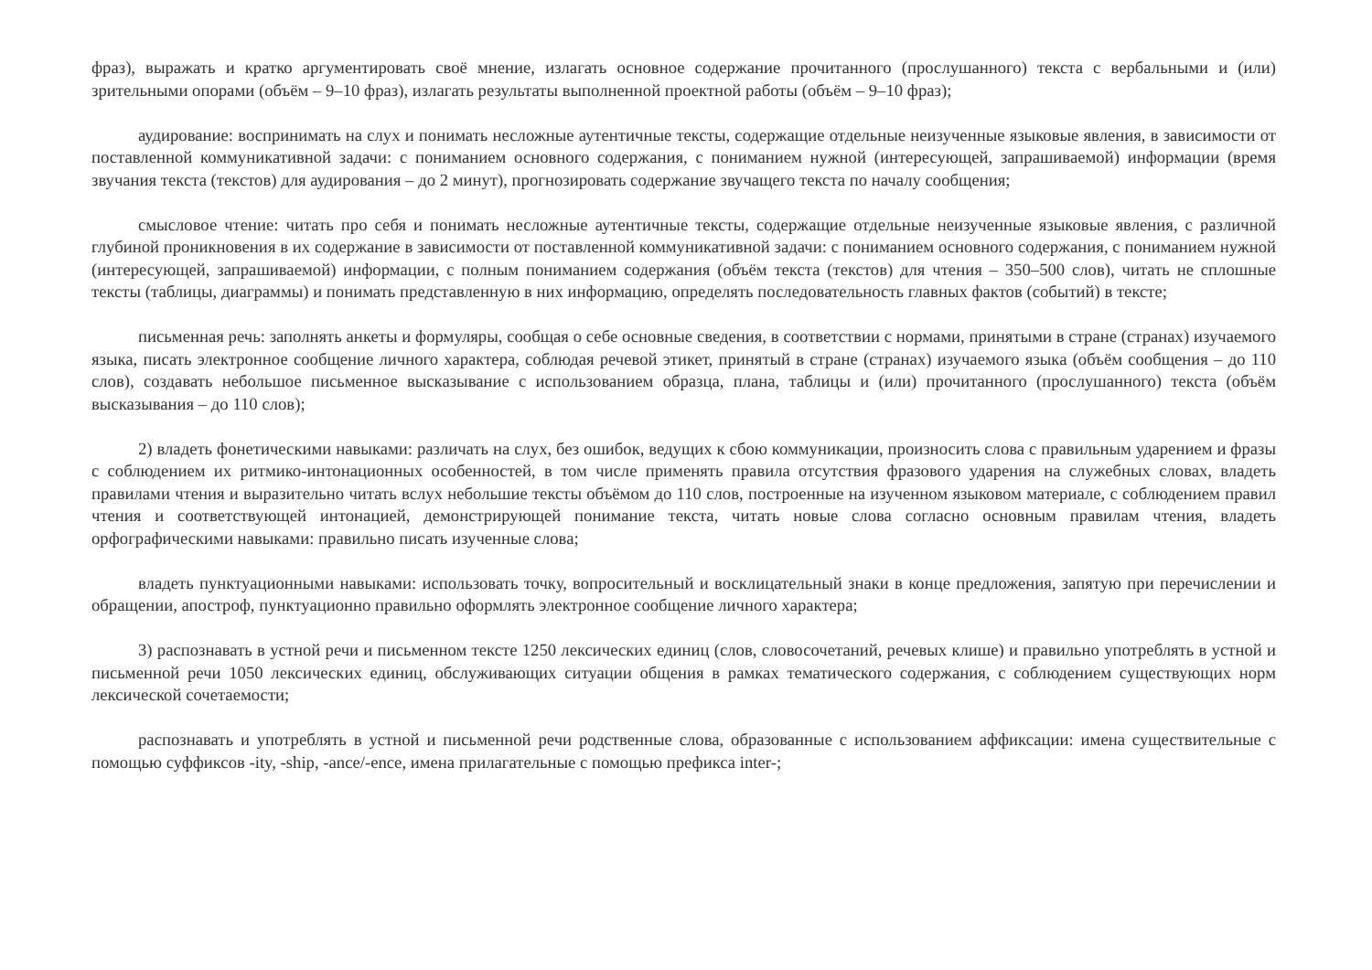фраз), выражать и кратко аргументировать своё мнение, излагать основное содержание прочитанного (прослушанного) текста с вербальными и (или) зрительными опорами (объём – 9–10 фраз), излагать результаты выполненной проектной работы (объём – 9–10 фраз);
аудирование: воспринимать на слух и понимать несложные аутентичные тексты, содержащие отдельные неизученные языковые явления, в зависимости от поставленной коммуникативной задачи: с пониманием основного содержания, с пониманием нужной (интересующей, запрашиваемой) информации (время звучания текста (текстов) для аудирования – до 2 минут), прогнозировать содержание звучащего текста по началу сообщения;
смысловое чтение: читать про себя и понимать несложные аутентичные тексты, содержащие отдельные неизученные языковые явления, с различной глубиной проникновения в их содержание в зависимости от поставленной коммуникативной задачи: с пониманием основного содержания, с пониманием нужной (интересующей, запрашиваемой) информации, с полным пониманием содержания (объём текста (текстов) для чтения – 350–500 слов), читать не сплошные тексты (таблицы, диаграммы) и понимать представленную в них информацию, определять последовательность главных фактов (событий) в тексте;
письменная речь: заполнять анкеты и формуляры, сообщая о себе основные сведения, в соответствии с нормами, принятыми в стране (странах) изучаемого языка, писать электронное сообщение личного характера, соблюдая речевой этикет, принятый в стране (странах) изучаемого языка (объём сообщения – до 110 слов), создавать небольшое письменное высказывание с использованием образца, плана, таблицы и (или) прочитанного (прослушанного) текста (объём высказывания – до 110 слов);
2) владеть фонетическими навыками: различать на слух, без ошибок, ведущих к сбою коммуникации, произносить слова с правильным ударением и фразы с соблюдением их ритмико-интонационных особенностей, в том числе применять правила отсутствия фразового ударения на служебных словах, владеть правилами чтения и выразительно читать вслух небольшие тексты объёмом до 110 слов, построенные на изученном языковом материале, с соблюдением правил чтения и соответствующей интонацией, демонстрирующей понимание текста, читать новые слова согласно основным правилам чтения, владеть орфографическими навыками: правильно писать изученные слова;
владеть пунктуационными навыками: использовать точку, вопросительный и восклицательный знаки в конце предложения, запятую при перечислении и обращении, апостроф, пунктуационно правильно оформлять электронное сообщение личного характера;
3) распознавать в устной речи и письменном тексте 1250 лексических единиц (слов, словосочетаний, речевых клише) и правильно употреблять в устной и письменной речи 1050 лексических единиц, обслуживающих ситуации общения в рамках тематического содержания, с соблюдением существующих норм лексической сочетаемости;
распознавать и употреблять в устной и письменной речи родственные слова, образованные с использованием аффиксации: имена существительные с помощью суффиксов -ity, -ship, -ance/-ence, имена прилагательные с помощью префикса inter-;